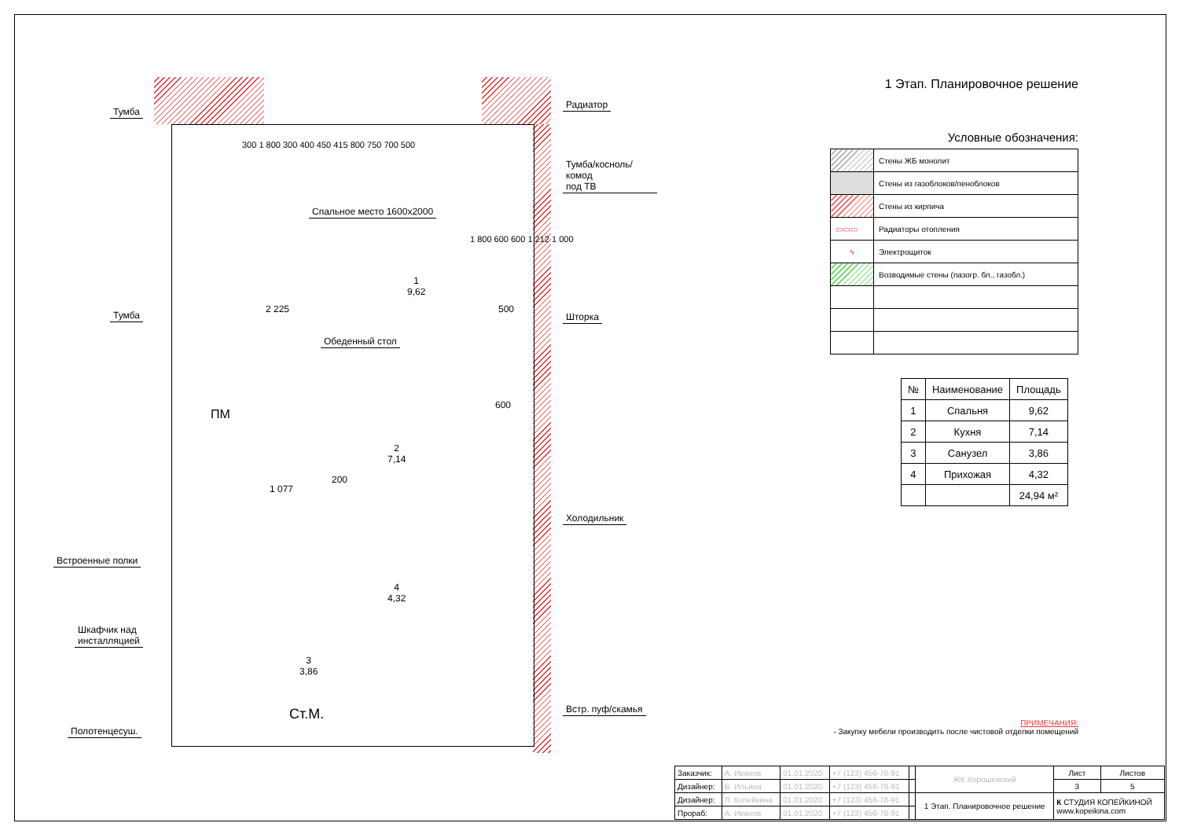Тумба
Тумба
Спальное место 1600х2000
Обеденный стол
Радиатор
Тумба/косноль/комод
под ТВ
Шторка
Холодильник
Встр. пуф/скамья
Встроенные полки
Шкафчик над
инсталляцией
Полотенцесуш.
1
9,62
2
7,14
4
4,32
3
3,86
ПМ
Ст.М.
2 225 500
600
200
1 077
300 1 800 300 400 450 415 800 750 700 500
1 800 600 600 1 212 1 000
1 Этап. Планировочное решение
Условные обозначения:
| | Стены ЖБ монолит |
| | Стены из газоблоков/пеноблоков |
| | Стены из кирпича |
| ▭▭▭ | Радиаторы отопления |
| ϟ | Электрощиток |
| | Возводимые стены (пазогр. бл., газобл.) |
| № | Наименование | Площадь |
| --- | --- | --- |
| 1 | Спальня | 9,62 |
| 2 | Кухня | 7,14 |
| 3 | Санузел | 3,86 |
| 4 | Прихожая | 4,32 |
| | | 24,94 м² |
ПРИМЕЧАНИЯ:
- Закупку мебели производить после чистовой отделки помещений
| Заказчик: | А. Иванов | 01.01.2020 | +7 (123) 456-78-91 | | ЖК Хорошевский | Лист | Листов |
| Дизайнер: | В. Ильина | 01.01.2020 | +7 (123) 456-78-91 | | | 3 | 5 |
| Дизайнер: | Л. Копейкина | 01.01.2020 | +7 (123) 456-78-91 | | 1 Этап. Планировочное решение | К СТУДИЯ КОПЕЙКИНОЙ www.kopeikina.com | |
| Прораб: | А. Иванов | 01.01.2020 | +7 (123) 456-78-91 | | | | |